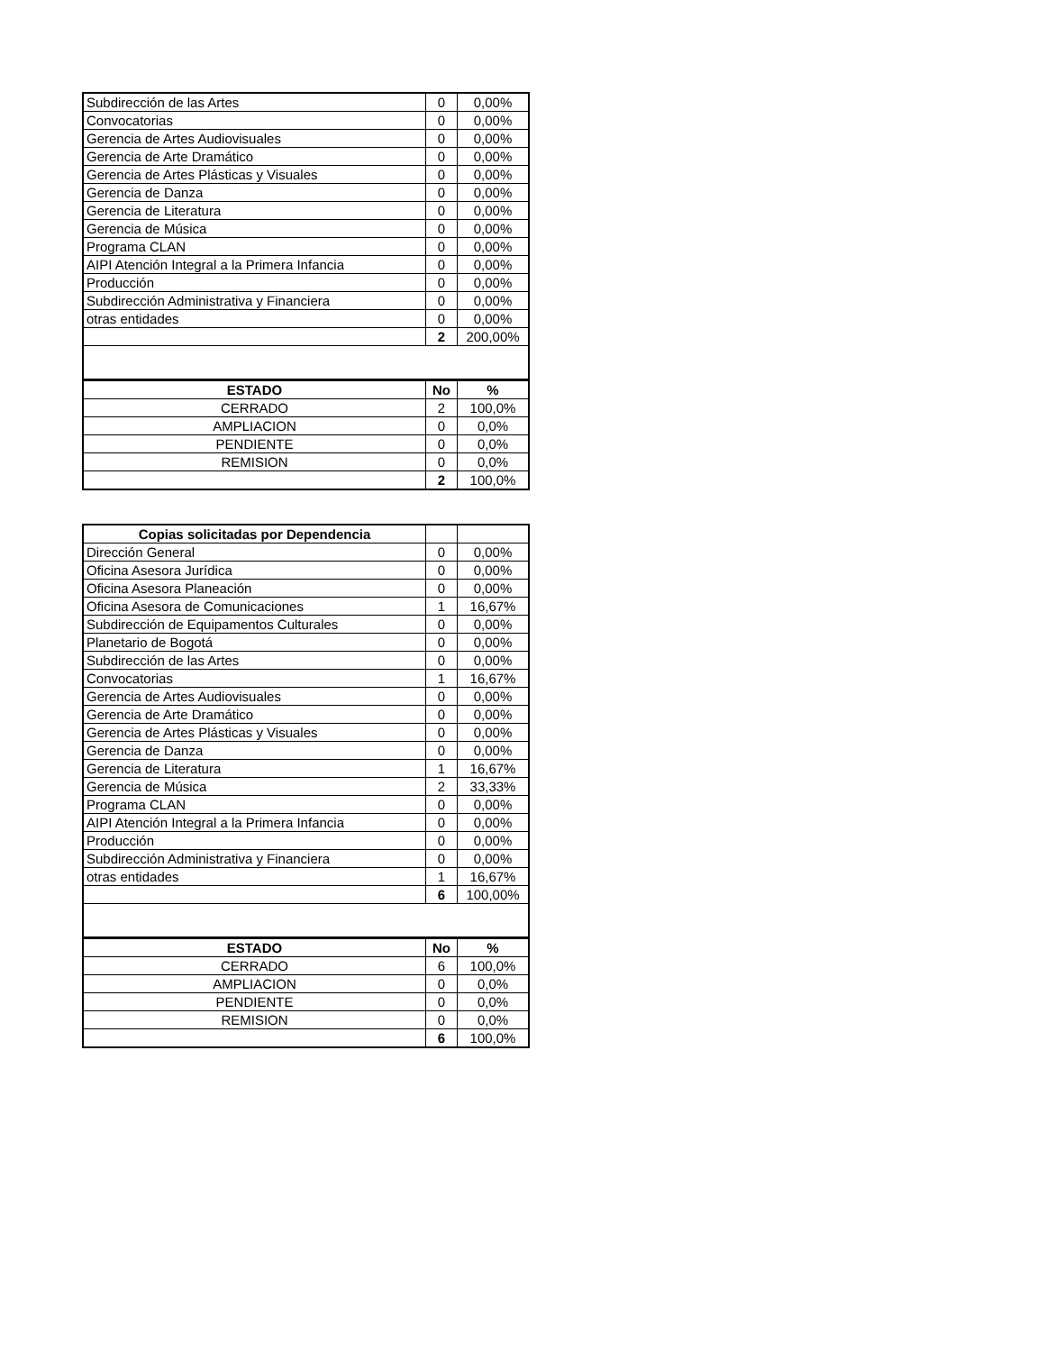| Subdirección de las Artes | 0 | 0,00% |
| Convocatorias | 0 | 0,00% |
| Gerencia de Artes Audiovisuales | 0 | 0,00% |
| Gerencia de Arte Dramático | 0 | 0,00% |
| Gerencia de Artes Plásticas y Visuales | 0 | 0,00% |
| Gerencia de Danza | 0 | 0,00% |
| Gerencia de Literatura | 0 | 0,00% |
| Gerencia de Música | 0 | 0,00% |
| Programa CLAN | 0 | 0,00% |
| AIPI Atención Integral a la Primera Infancia | 0 | 0,00% |
| Producción | 0 | 0,00% |
| Subdirección Administrativa y Financiera | 0 | 0,00% |
| otras entidades | 0 | 0,00% |
| | 2 | 200,00% |
| ESTADO | No | % |
| CERRADO | 2 | 100,0% |
| AMPLIACION | 0 | 0,0% |
| PENDIENTE | 0 | 0,0% |
| REMISION | 0 | 0,0% |
| | 2 | 100,0% |
| Copias solicitadas por Dependencia | | |
| --- | --- | --- |
| Dirección General | 0 | 0,00% |
| Oficina Asesora Jurídica | 0 | 0,00% |
| Oficina Asesora Planeación | 0 | 0,00% |
| Oficina Asesora de Comunicaciones | 1 | 16,67% |
| Subdirección de Equipamentos Culturales | 0 | 0,00% |
| Planetario de Bogotá | 0 | 0,00% |
| Subdirección de las Artes | 0 | 0,00% |
| Convocatorias | 1 | 16,67% |
| Gerencia de Artes Audiovisuales | 0 | 0,00% |
| Gerencia de Arte Dramático | 0 | 0,00% |
| Gerencia de Artes Plásticas y Visuales | 0 | 0,00% |
| Gerencia de Danza | 0 | 0,00% |
| Gerencia de Literatura | 1 | 16,67% |
| Gerencia de Música | 2 | 33,33% |
| Programa CLAN | 0 | 0,00% |
| AIPI Atención Integral a la Primera Infancia | 0 | 0,00% |
| Producción | 0 | 0,00% |
| Subdirección Administrativa y Financiera | 0 | 0,00% |
| otras entidades | 1 | 16,67% |
| | 6 | 100,00% |
| ESTADO | No | % |
| CERRADO | 6 | 100,0% |
| AMPLIACION | 0 | 0,0% |
| PENDIENTE | 0 | 0,0% |
| REMISION | 0 | 0,0% |
| | 6 | 100,0% |